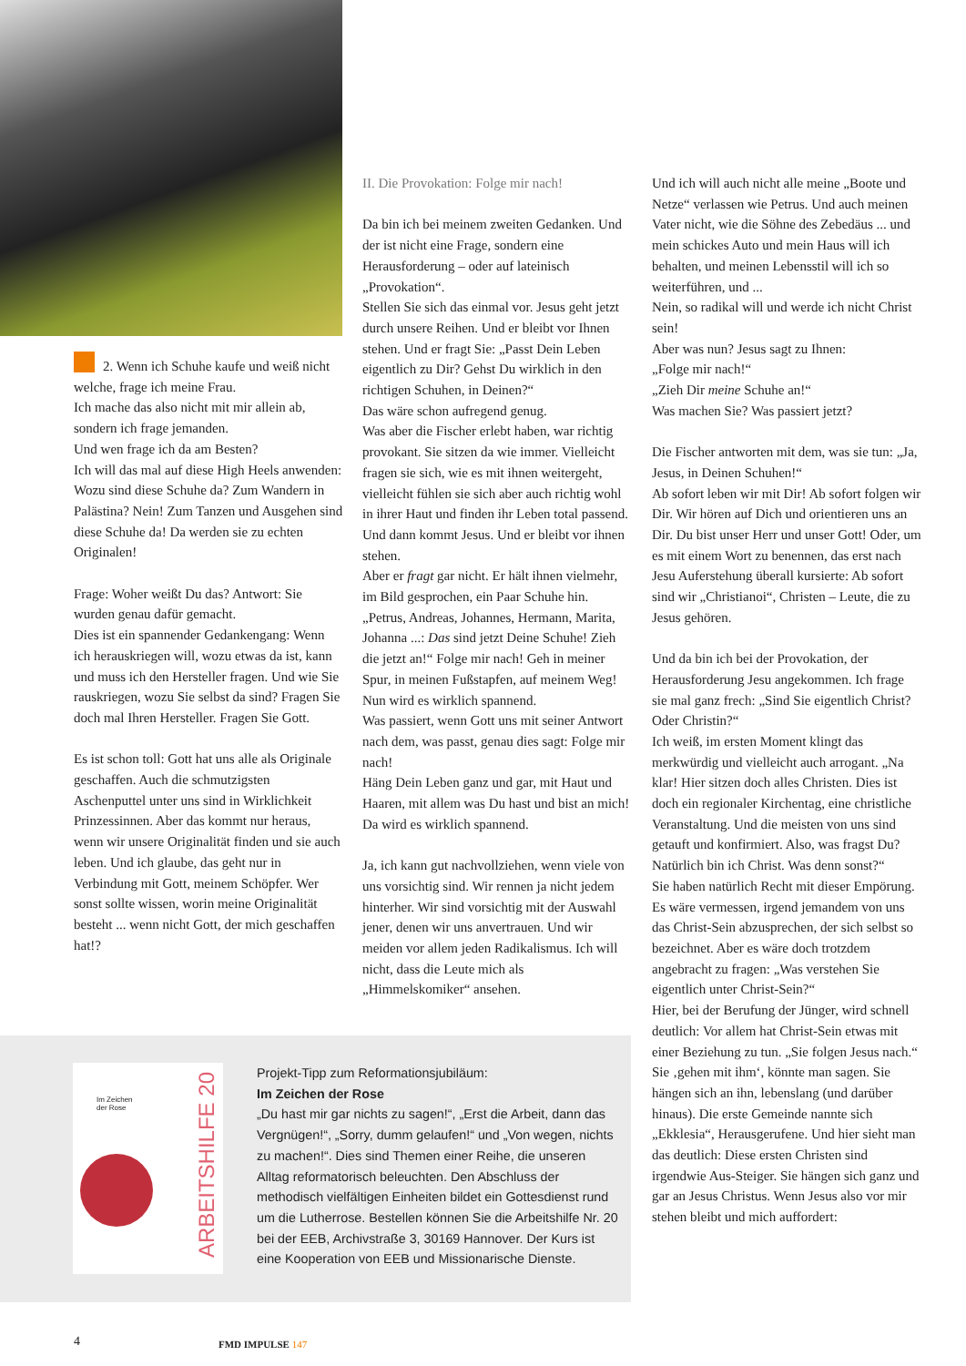2. Wenn ich Schuhe kaufe und weiß nicht welche, frage ich meine Frau.
Ich mache das also nicht mit mir allein ab, sondern ich frage jemanden.
Und wen frage ich da am Besten?
Ich will das mal auf diese High Heels anwenden: Wozu sind diese Schuhe da? Zum Wandern in Palästina? Nein! Zum Tanzen und Ausgehen sind diese Schuhe da! Da werden sie zu echten Originalen!
Frage: Woher weißt Du das? Antwort: Sie wurden genau dafür gemacht.
Dies ist ein spannender Gedankengang: Wenn ich herauskriegen will, wozu etwas da ist, kann und muss ich den Hersteller fragen. Und wie Sie rauskriegen, wozu Sie selbst da sind? Fragen Sie doch mal Ihren Hersteller. Fragen Sie Gott.
Es ist schon toll: Gott hat uns alle als Originale geschaffen. Auch die schmutzigsten Aschenputtel unter uns sind in Wirklichkeit Prinzessinnen. Aber das kommt nur heraus, wenn wir unsere Originalität finden und sie auch leben. Und ich glaube, das geht nur in Verbindung mit Gott, meinem Schöpfer. Wer sonst sollte wissen, worin meine Originalität besteht ... wenn nicht Gott, der mich geschaffen hat!?
II. Die Provokation: Folge mir nach!
Da bin ich bei meinem zweiten Gedanken. Und der ist nicht eine Frage, sondern eine Herausforderung – oder auf lateinisch „Provokation“.
Stellen Sie sich das einmal vor. Jesus geht jetzt durch unsere Reihen. Und er bleibt vor Ihnen stehen. Und er fragt Sie: „Passt Dein Leben eigentlich zu Dir? Gehst Du wirklich in den richtigen Schuhen, in Deinen?“
Das wäre schon aufregend genug.
Was aber die Fischer erlebt haben, war richtig provokant. Sie sitzen da wie immer. Vielleicht fragen sie sich, wie es mit ihnen weitergeht, vielleicht fühlen sie sich aber auch richtig wohl in ihrer Haut und finden ihr Leben total passend. Und dann kommt Jesus. Und er bleibt vor ihnen stehen.
Aber er fragt gar nicht. Er hält ihnen vielmehr, im Bild gesprochen, ein Paar Schuhe hin. „Petrus, Andreas, Johannes, Hermann, Marita, Johanna ...: Das sind jetzt Deine Schuhe! Zieh die jetzt an!“ Folge mir nach! Geh in meiner Spur, in meinen Fußstapfen, auf meinem Weg!
Nun wird es wirklich spannend.
Was passiert, wenn Gott uns mit seiner Antwort nach dem, was passt, genau dies sagt: Folge mir nach!
Häng Dein Leben ganz und gar, mit Haut und Haaren, mit allem was Du hast und bist an mich! Da wird es wirklich spannend.
Ja, ich kann gut nachvollziehen, wenn viele von uns vorsichtig sind. Wir rennen ja nicht jedem hinterher. Wir sind vorsichtig mit der Auswahl jener, denen wir uns anvertrauen. Und wir meiden vor allem jeden Radikalismus. Ich will nicht, dass die Leute mich als „Himmelskomiker“ ansehen.
Und ich will auch nicht alle meine „Boote und Netze“ verlassen wie Petrus. Und auch meinen Vater nicht, wie die Söhne des Zebedäus ... und mein schickes Auto und mein Haus will ich behalten, und meinen Lebensstil will ich so weiterführen, und ...
Nein, so radikal will und werde ich nicht Christ sein!
Aber was nun? Jesus sagt zu Ihnen:
„Folge mir nach!“
„Zieh Dir meine Schuhe an!“
Was machen Sie? Was passiert jetzt?
Die Fischer antworten mit dem, was sie tun: „Ja, Jesus, in Deinen Schuhen!“
Ab sofort leben wir mit Dir! Ab sofort folgen wir Dir. Wir hören auf Dich und orientieren uns an Dir. Du bist unser Herr und unser Gott! Oder, um es mit einem Wort zu benennen, das erst nach Jesu Auferstehung überall kursierte: Ab sofort sind wir „Christianoi“, Christen – Leute, die zu Jesus gehören.
Und da bin ich bei der Provokation, der Herausforderung Jesu angekommen. Ich frage sie mal ganz frech: „Sind Sie eigentlich Christ? Oder Christin?“
Ich weiß, im ersten Moment klingt das merkwürdig und vielleicht auch arrogant. „Na klar! Hier sitzen doch alles Christen. Dies ist doch ein regionaler Kirchentag, eine christliche Veranstaltung. Und die meisten von uns sind getauft und konfirmiert. Also, was fragst Du? Natürlich bin ich Christ. Was denn sonst?“
Sie haben natürlich Recht mit dieser Empörung. Es wäre vermessen, irgend jemandem von uns das Christ-Sein abzusprechen, der sich selbst so bezeichnet. Aber es wäre doch trotzdem angebracht zu fragen: „Was verstehen Sie eigentlich unter Christ-Sein?“
Hier, bei der Berufung der Jünger, wird schnell deutlich: Vor allem hat Christ-Sein etwas mit einer Beziehung zu tun. „Sie folgen Jesus nach.“ Sie ‚gehen mit ihm‘, könnte man sagen. Sie hängen sich an ihn, lebenslang (und darüber hinaus). Die erste Gemeinde nannte sich „Ekklesia“, Herausgerufene. Und hier sieht man das deutlich: Diese ersten Christen sind irgendwie Aus-Steiger. Sie hängen sich ganz und gar an Jesus Christus. Wenn Jesus also vor mir stehen bleibt und mich auffordert:
Im Zeichen
der Rose
ARBEITSHILFE 20
Projekt-Tipp zum Reformationsjubiläum:
Im Zeichen der Rose
„Du hast mir gar nichts zu sagen!“, „Erst die Arbeit, dann das Vergnügen!“, „Sorry, dumm gelaufen!“ und „Von wegen, nichts zu machen!“. Dies sind Themen einer Reihe, die unseren Alltag reformatorisch beleuchten. Den Abschluss der methodisch vielfältigen Einheiten bildet ein Gottesdienst rund um die Lutherrose. Bestellen können Sie die Arbeitshilfe Nr. 20 bei der EEB, Archivstraße 3, 30169 Hannover. Der Kurs ist eine Kooperation von EEB und Missionarische Dienste.
4 FMD IMPULSE 147